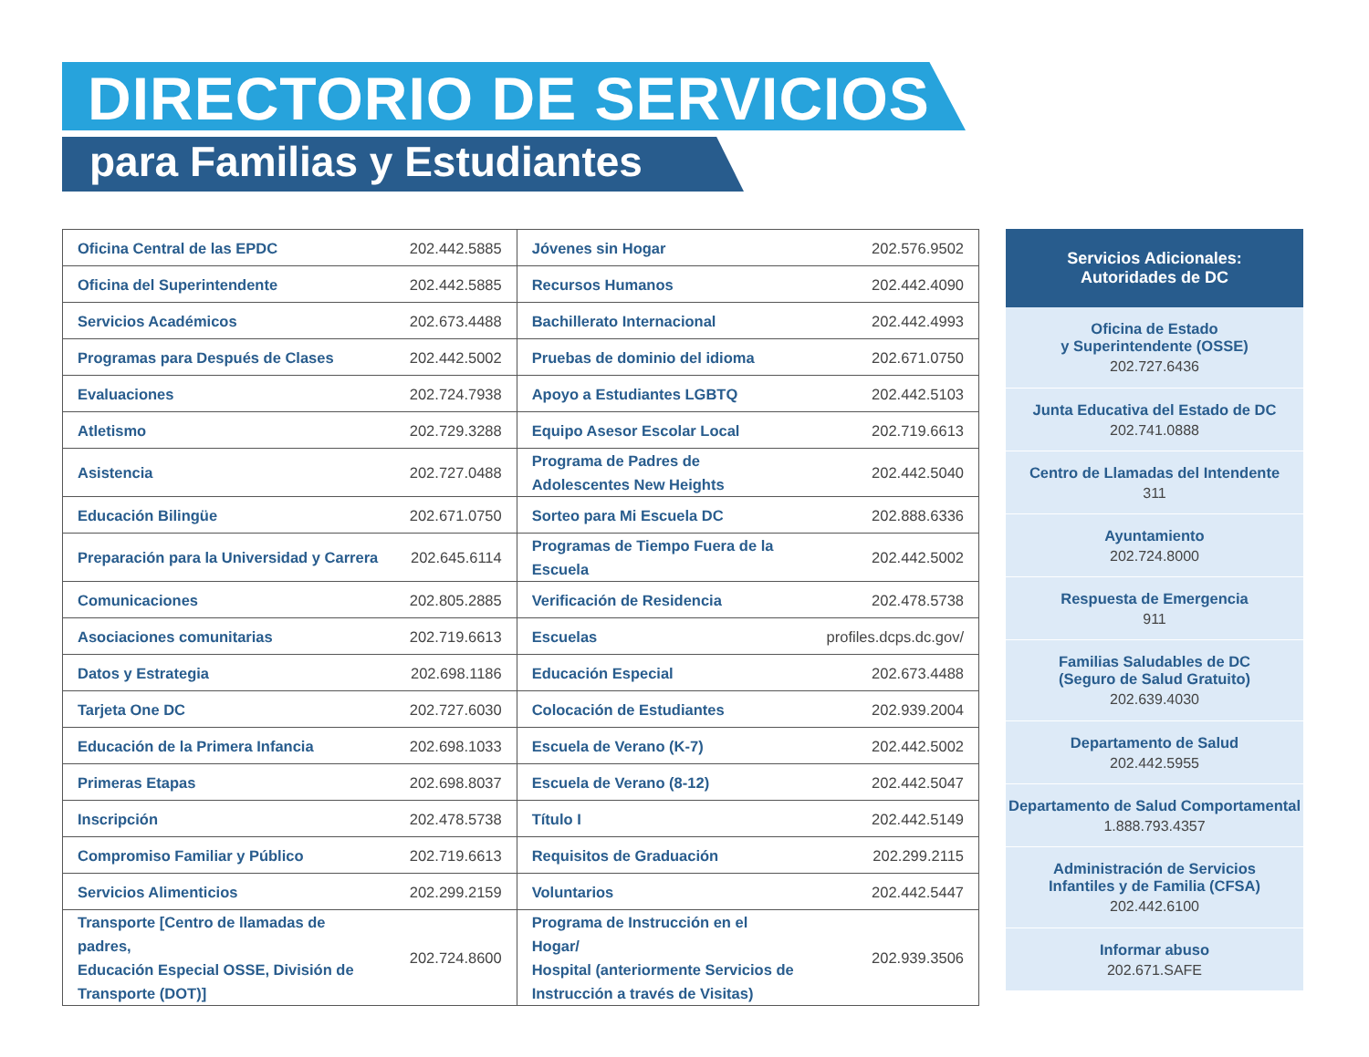DIRECTORIO DE SERVICIOS
para Familias y Estudiantes
| Oficina Central de las EPDC | 202.442.5885 | Jóvenes sin Hogar | 202.576.9502 |
| Oficina del Superintendente | 202.442.5885 | Recursos Humanos | 202.442.4090 |
| Servicios Académicos | 202.673.4488 | Bachillerato Internacional | 202.442.4993 |
| Programas para Después de Clases | 202.442.5002 | Pruebas de dominio del idioma | 202.671.0750 |
| Evaluaciones | 202.724.7938 | Apoyo a Estudiantes LGBTQ | 202.442.5103 |
| Atletismo | 202.729.3288 | Equipo Asesor Escolar Local | 202.719.6613 |
| Asistencia | 202.727.0488 | Programa de Padres de Adolescentes New Heights | 202.442.5040 |
| Educación Bilingüe | 202.671.0750 | Sorteo para Mi Escuela DC | 202.888.6336 |
| Preparación para la Universidad y Carrera | 202.645.6114 | Programas de Tiempo Fuera de la Escuela | 202.442.5002 |
| Comunicaciones | 202.805.2885 | Verificación de Residencia | 202.478.5738 |
| Asociaciones comunitarias | 202.719.6613 | Escuelas | profiles.dcps.dc.gov/ |
| Datos y Estrategia | 202.698.1186 | Educación Especial | 202.673.4488 |
| Tarjeta One DC | 202.727.6030 | Colocación de Estudiantes | 202.939.2004 |
| Educación de la Primera Infancia | 202.698.1033 | Escuela de Verano (K-7) | 202.442.5002 |
| Primeras Etapas | 202.698.8037 | Escuela de Verano (8-12) | 202.442.5047 |
| Inscripción | 202.478.5738 | Título I | 202.442.5149 |
| Compromiso Familiar y Público | 202.719.6613 | Requisitos de Graduación | 202.299.2115 |
| Servicios Alimenticios | 202.299.2159 | Voluntarios | 202.442.5447 |
| Transporte [Centro de llamadas de padres, Educación Especial OSSE, División de Transporte (DOT)] | 202.724.8600 | Programa de Instrucción en el Hogar/ Hospital (anteriormente Servicios de Instrucción a través de Visitas) | 202.939.3506 |
Servicios Adicionales:
Autoridades de DC
Oficina de Estado
y Superintendente (OSSE)
202.727.6436
Junta Educativa del Estado de DC
202.741.0888
Centro de Llamadas del Intendente
311
Ayuntamiento
202.724.8000
Respuesta de Emergencia
911
Familias Saludables de DC
(Seguro de Salud Gratuito)
202.639.4030
Departamento de Salud
202.442.5955
Departamento de Salud Comportamental
1.888.793.4357
Administración de Servicios
Infantiles y de Familia (CFSA)
202.442.6100
Informar abuso
202.671.SAFE